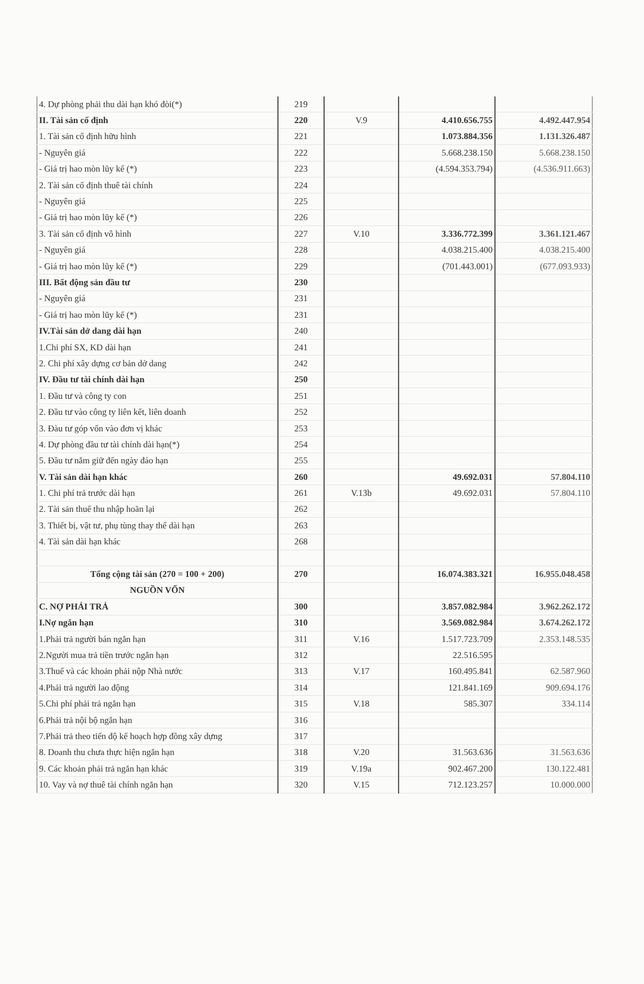| 4. Dự phòng phải thu dài hạn khó đòi(*) | 219 | | | |
| II. Tài sản cố định | 220 | V.9 | 4.410.656.755 | 4.492.447.954 |
| 1. Tài sản cố định hữu hình | 221 | | 1.073.884.356 | 1.131.326.487 |
| - Nguyên giá | 222 | | 5.668.238.150 | 5.668.238.150 |
| - Giá trị hao mòn lũy kế (*) | 223 | | (4.594.353.794) | (4.536.911.663) |
| 2. Tài sản cố định thuê tài chính | 224 | | | |
| - Nguyên giá | 225 | | | |
| - Giá trị hao mòn lũy kế (*) | 226 | | | |
| 3. Tài sản cố định vô hình | 227 | V.10 | 3.336.772.399 | 3.361.121.467 |
| - Nguyên giá | 228 | | 4.038.215.400 | 4.038.215.400 |
| - Giá trị hao mòn lũy kế (*) | 229 | | (701.443.001) | (677.093.933) |
| III. Bất động sản đầu tư | 230 | | | |
| - Nguyên giá | 231 | | | |
| - Giá trị hao mòn lũy kế (*) | 231 | | | |
| IV.Tài sản dở dang dài hạn | 240 | | | |
| 1.Chi phí SX, KD dài hạn | 241 | | | |
| 2. Chi phí xây dựng cơ bản dở dang | 242 | | | |
| IV. Đầu tư tài chính dài hạn | 250 | | | |
| 1. Đầu tư và công ty con | 251 | | | |
| 2. Đầu tư vào công ty liên kết, liên doanh | 252 | | | |
| 3. Đàu tư góp vốn vào đơn vị khác | 253 | | | |
| 4. Dự phòng đầu tư tài chính dài hạn(*) | 254 | | | |
| 5. Đầu tư nắm giữ đến ngày đáo hạn | 255 | | | |
| V. Tài sản dài hạn khác | 260 | | 49.692.031 | 57.804.110 |
| 1. Chi phí trả trước dài hạn | 261 | V.13b | 49.692.031 | 57.804.110 |
| 2. Tài sản thuế thu nhập hoãn lại | 262 | | | |
| 3. Thiết bị, vật tư, phụ tùng thay thế dài hạn | 263 | | | |
| 4. Tài sản dài hạn khác | 268 | | | |
| Tổng cộng tài sản (270 = 100 + 200) | 270 | | 16.074.383.321 | 16.955.048.458 |
| NGUỒN VỐN | | | | |
| C. NỢ PHẢI TRẢ | 300 | | 3.857.082.984 | 3.962.262.172 |
| I.Nợ ngắn hạn | 310 | | 3.569.082.984 | 3.674.262.172 |
| 1.Phải trả người bán ngắn hạn | 311 | V.16 | 1.517.723.709 | 2.353.148.535 |
| 2.Người mua trả tiền trước ngắn hạn | 312 | | 22.516.595 | |
| 3.Thuế và các khoản phải nộp Nhà nước | 313 | V.17 | 160.495.841 | 62.587.960 |
| 4.Phải trả người lao động | 314 | | 121.841.169 | 909.694.176 |
| 5.Chi phí phải trả ngắn hạn | 315 | V.18 | 585.307 | 334.114 |
| 6.Phải trả nội bộ ngắn hạn | 316 | | | |
| 7.Phải trả theo tiến độ kế hoạch hợp đồng xây dựng | 317 | | | |
| 8. Doanh thu chưa thực hiện ngắn hạn | 318 | V.20 | 31.563.636 | 31.563.636 |
| 9. Các khoản phải trả ngắn hạn khác | 319 | V.19a | 902.467.200 | 130.122.481 |
| 10. Vay và nợ thuê tài chính ngắn hạn | 320 | V.15 | 712.123.257 | 10.000.000 |